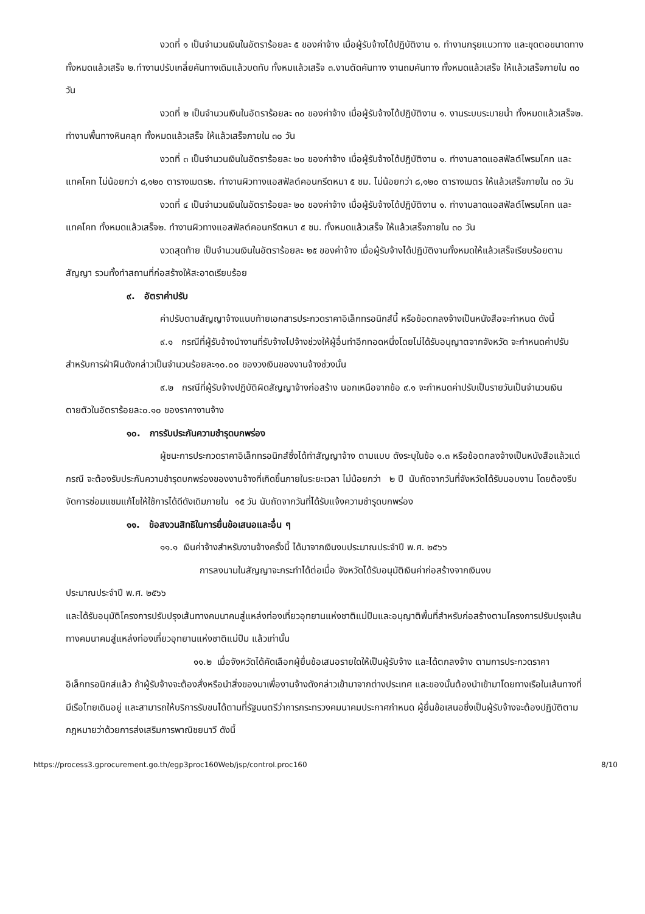งวดที่ ๑ เป็นจำนวนเงินในอัตราร้อยละ ๕ ของค่าจ้าง เมื่อผู้รับจ้างได้ปฏิบัติงาน ๑. ทำงานกรุยแนวทาง และขุดตอขนาดทาง ทั้งหมดแล้วเสร็จ ๒.ทำงานปรับเกลี่ยคันทางเดิมแล้วบดทับ ทั้งหมแล้วเสร็จ ๓.งานตัดคันทาง งานถมคันทาง ทั้งหมดแล้วเสร็จ ให้แล้วเสร็จภายใน ๓๐ วัน
งวดที่ ๒ เป็นจำนวนเงินในอัตราร้อยละ ๓๐ ของค่าจ้าง เมื่อผู้รับจ้างได้ปฏิบัติงาน ๑. งานระบบระบายน้ำ ทั้งหมดแล้วเสร็จ๒. ทำงานพื้นทางหินคลุก ทั้งหมดแล้วเสร็จ ให้แล้วเสร็จภายใน ๓๐ วัน
งวดที่ ๓ เป็นจำนวนเงินในอัตราร้อยละ ๒๐ ของค่าจ้าง เมื่อผู้รับจ้างได้ปฏิบัติงาน ๑. ทำงานลาดแอสฟัลต์ไพรมโคท และแทคโคท ไม่น้อยกว่า ๘,๑๒๐ ตารางเมตร๒. ทำงานผิวทางแอสฟัลต์คอนกรีตหนา ๕ ซม. ไม่น้อยกว่า ๘,๑๒๐ ตารางเมตร ให้แล้วเสร็จภายใน ๓๐ วัน
งวดที่ ๔ เป็นจำนวนเงินในอัตราร้อยละ ๒๐ ของค่าจ้าง เมื่อผู้รับจ้างได้ปฏิบัติงาน ๑. ทำงานลาดแอสฟัลต์ไพรมโคท และแทคโคท ทั้งหมดแล้วเสร็จ๒. ทำงานผิวทางแอสฟัลต์คอนกรีตหนา ๕ ซม. ทั้งหมดแล้วเสร็จ ให้แล้วเสร็จภายใน ๓๐ วัน
งวดสุดท้าย เป็นจำนวนเงินในอัตราร้อยละ ๒๕ ของค่าจ้าง เมื่อผู้รับจ้างได้ปฏิบัติงานทั้งหมดให้แล้วเสร็จเรียบร้อยตามสัญญา รวมทั้งทำสถานที่ก่อสร้างให้สะอาดเรียบร้อย
๙. อัตราค่าปรับ
ค่าปรับตามสัญญาจ้างแนบท้ายเอกสารประกวดราคาอิเล็กทรอนิกส์นี้ หรือข้อตกลงจ้างเป็นหนังสือจะกำหนด ดังนี้
๙.๑ กรณีที่ผู้รับจ้างนำงานที่รับจ้างไปจ้างช่วงให้ผู้อื่นทำอีกทอดหนึ่งโดยไม่ได้รับอนุญาตจากจังหวัด จะกำหนดค่าปรับสำหรับการฝ่าฝืนดังกล่าวเป็นจำนวนร้อยละ๑๐.๐๐ ของวงเงินของงานจ้างช่วงนั้น
๙.๒ กรณีที่ผู้รับจ้างปฏิบัติผิดสัญญาจ้างก่อสร้าง นอกเหนือจากข้อ ๙.๑ จะกำหนดค่าปรับเป็นรายวันเป็นจำนวนเงินตายตัวในอัตราร้อยละ๐.๑๐ ของราคางานจ้าง
๑๐. การรับประกันความชำรุดบกพร่อง
ผู้ชนะการประกวดราคาอิเล็กทรอนิกส์ซึ่งได้ทำสัญญาจ้าง ตามแบบ ดังระบุในข้อ ๑.๓ หรือข้อตกลงจ้างเป็นหนังสือแล้วแต่กรณี จะต้องรับประกันความชำรุดบกพร่องของงานจ้างที่เกิดขึ้นภายในระยะเวลา ไม่น้อยกว่า ๒ ปี นับถัดจากวันที่จังหวัดได้รับมอบงาน โดยต้องรีบจัดการซ่อมแซมแก้ไขให้ใช้การได้ดีดังเดิมภายใน ๑๕ วัน นับถัดจากวันที่ได้รับแจ้งความชำรุดบกพร่อง
๑๑. ข้อสงวนสิทธิในการยื่นข้อเสนอและอื่น ๆ
๑๑.๑ เงินค่าจ้างสำหรับงานจ้างครั้งนี้ ได้มาจากเงินงบประมาณประจำปี พ.ศ. ๒๕๖๖
การลงนามในสัญญาจะกระทำได้ต่อเมื่อ จังหวัดได้รับอนุมัติเงินค่าก่อสร้างจากเงินงบ
ประมาณประจำปี พ.ศ. ๒๕๖๖
และได้รับอนุมัติโครงการปรับปรุงเส้นทางคมนาคมสู่แหล่งท่องเที่ยวอุทยานแห่งชาติแม่ปืมและอนุญาติพื้นที่สำหรับก่อสร้างตามโครงการปรับปรุงเส้นทางคมนาคมสู่แหล่งท่องเที่ยวอุทยานแห่งชาติแม่ปืม แล้วเท่านั้น
๑๑.๒ เมื่อจังหวัดได้คัดเลือกผู้ยื่นข้อเสนอรายใดให้เป็นผู้รับจ้าง และได้ตกลงจ้าง ตามการประกวดราคาอิเล็กทรอนิกส์แล้ว ถ้าผู้รับจ้างจะต้องสั่งหรือนำสิ่งของมาเพื่องานจ้างดังกล่าวเข้ามาจากต่างประเทศ และของนั้นต้องนำเข้ามาโดยทางเรือในเส้นทางที่มีเรือไทยเดินอยู่ และสามารถให้บริการรับขนได้ตามที่รัฐมนตรีว่าการกระทรวงคมนาคมประกาศกำหนด ผู้ยื่นข้อเสนอซึ่งเป็นผู้รับจ้างจะต้องปฏิบัติตามกฎหมายว่าด้วยการส่งเสริมการพาณิชยนาวี ดังนี้
https://process3.gprocurement.go.th/egp3proc160Web/jsp/control.proc160 8/10